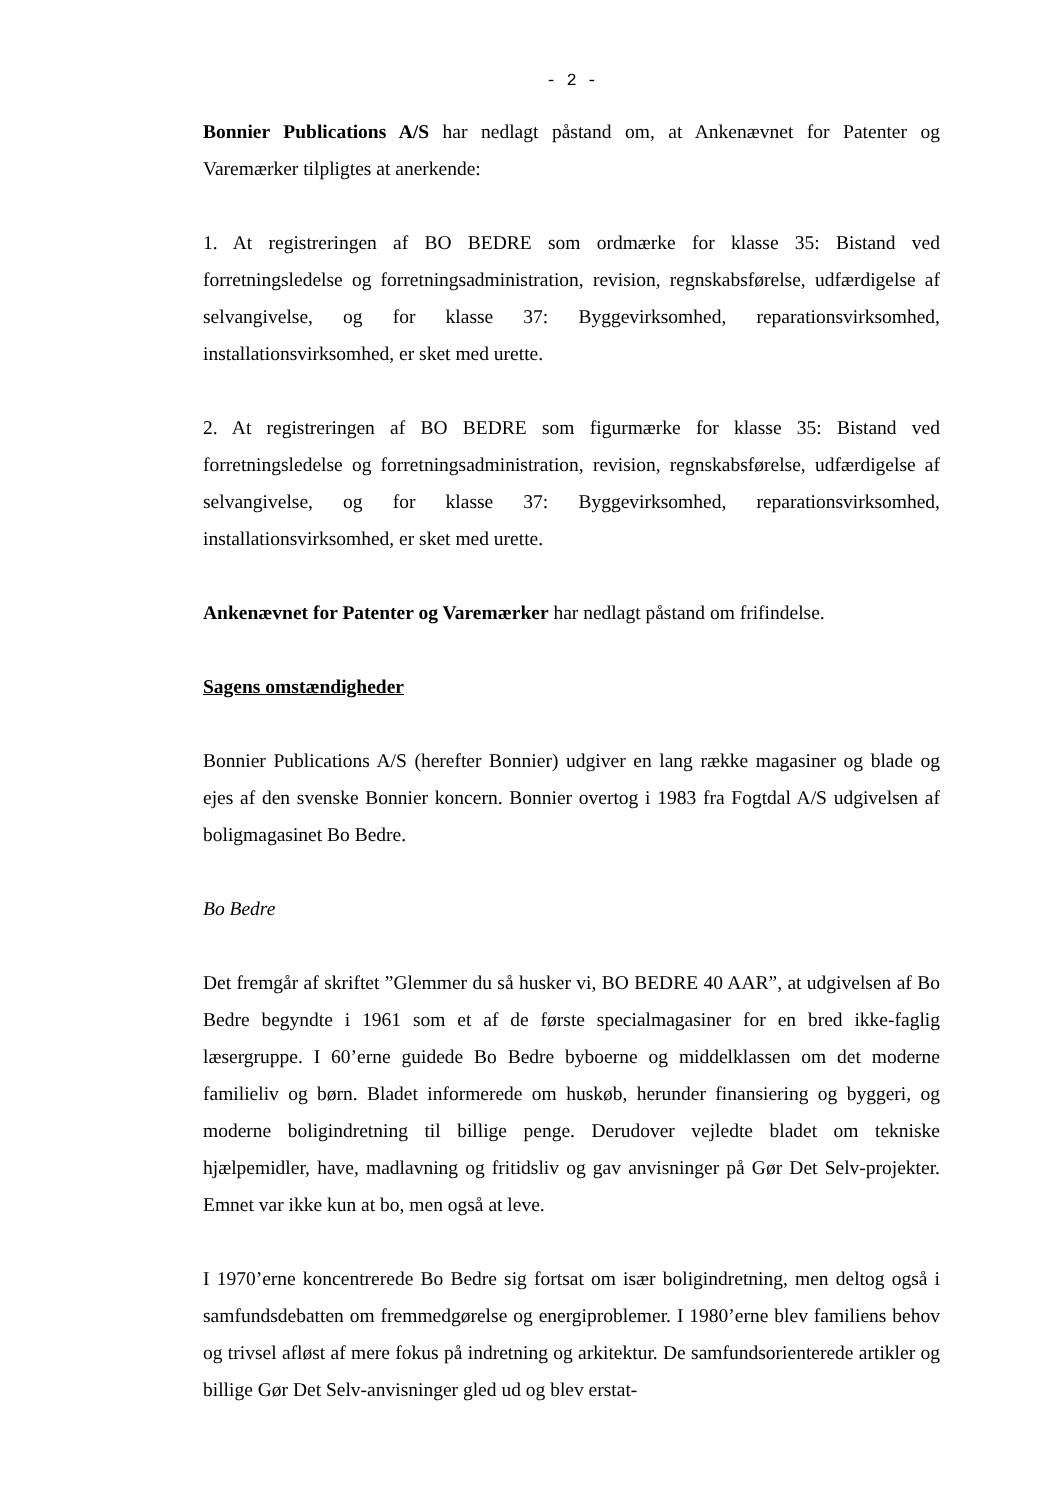- 2 -
Bonnier Publications A/S har nedlagt påstand om, at Ankenævnet for Patenter og Varemærker tilpligtes at anerkende:
1. At registreringen af BO BEDRE som ordmærke for klasse 35: Bistand ved forretningsledelse og forretningsadministration, revision, regnskabsførelse, udfærdigelse af selvangivelse, og for klasse 37: Byggevirksomhed, reparationsvirksomhed, installationsvirksomhed, er sket med urette.
2. At registreringen af BO BEDRE som figurmærke for klasse 35: Bistand ved forretningsledelse og forretningsadministration, revision, regnskabsførelse, udfærdigelse af selvangivelse, og for klasse 37: Byggevirksomhed, reparationsvirksomhed, installationsvirksomhed, er sket med urette.
Ankenævnet for Patenter og Varemærker har nedlagt påstand om frifindelse.
Sagens omstændigheder
Bonnier Publications A/S (herefter Bonnier) udgiver en lang række magasiner og blade og ejes af den svenske Bonnier koncern. Bonnier overtog i 1983 fra Fogtdal A/S udgivelsen af boligmagasinet Bo Bedre.
Bo Bedre
Det fremgår af skriftet ”Glemmer du så husker vi, BO BEDRE 40 AAR”, at udgivelsen af Bo Bedre begyndte i 1961 som et af de første specialmagasiner for en bred ikke-faglig læsergruppe. I 60’erne guidede Bo Bedre byboerne og middelklassen om det moderne familieliv og børn. Bladet informerede om huskøb, herunder finansiering og byggeri, og moderne boligindretning til billige penge. Derudover vejledte bladet om tekniske hjælpemidler, have, madlavning og fritidsliv og gav anvisninger på Gør Det Selv-projekter. Emnet var ikke kun at bo, men også at leve.
I 1970’erne koncentrerede Bo Bedre sig fortsat om især boligindretning, men deltog også i samfundsdebatten om fremmedgørelse og energiproblemer. I 1980’erne blev familiens behov og trivsel afløst af mere fokus på indretning og arkitektur. De samfundsorienterede artikler og billige Gør Det Selv-anvisninger gled ud og blev erstat-